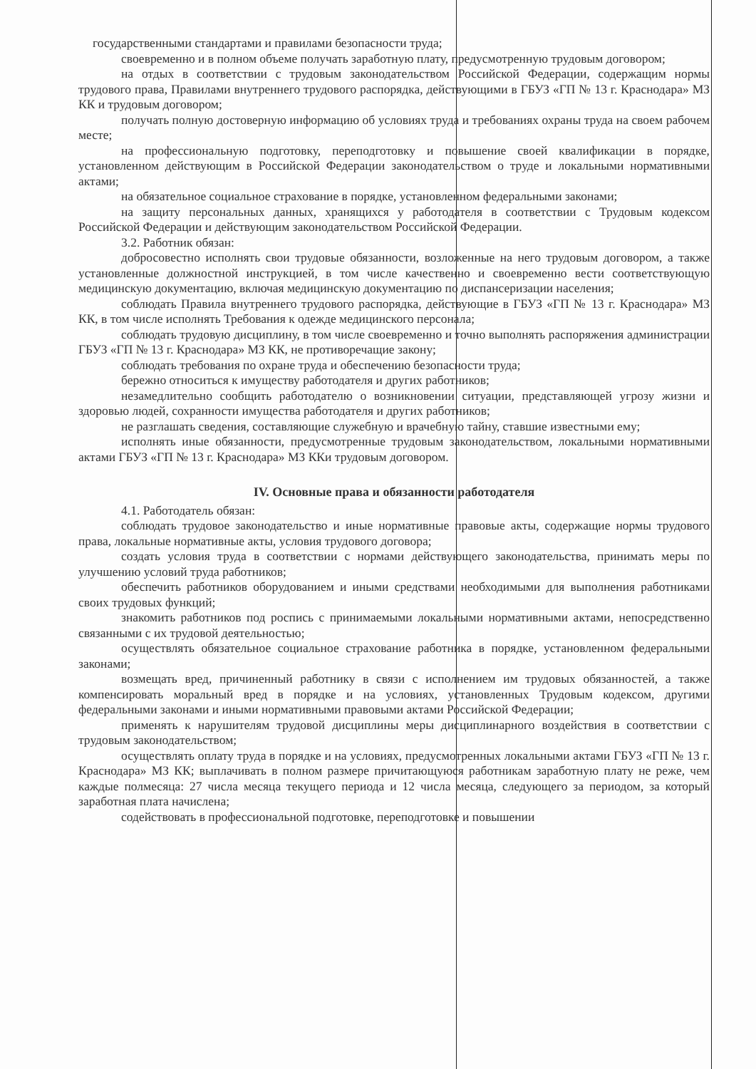государственными стандартами и правилами безопасности труда;
своевременно и в полном объеме получать заработную плату, предусмотренную трудовым договором;
на отдых в соответствии с трудовым законодательством Российской Федерации, содержащим нормы трудового права, Правилами внутреннего трудового распорядка, действующими в ГБУЗ «ГП № 13 г. Краснодара» МЗ КК и трудовым договором;
получать полную достоверную информацию об условиях труда и требованиях охраны труда на своем рабочем месте;
на профессиональную подготовку, переподготовку и повышение своей квалификации в порядке, установленном действующим в Российской Федерации законодательством о труде и локальными нормативными актами;
на обязательное социальное страхование в порядке, установленном федеральными законами;
на защиту персональных данных, хранящихся у работодателя в соответствии с Трудовым кодексом Российской Федерации и действующим законодательством Российской Федерации.
3.2. Работник обязан:
добросовестно исполнять свои трудовые обязанности, возложенные на него трудовым договором, а также установленные должностной инструкцией, в том числе качественно и своевременно вести соответствующую медицинскую документацию, включая медицинскую документацию по диспансеризации населения;
соблюдать Правила внутреннего трудового распорядка, действующие в ГБУЗ «ГП № 13 г. Краснодара» МЗ КК, в том числе исполнять Требования к одежде медицинского персонала;
соблюдать трудовую дисциплину, в том числе своевременно и точно выполнять распоряжения администрации ГБУЗ «ГП № 13 г. Краснодара» МЗ КК, не противоречащие закону;
соблюдать требования по охране труда и обеспечению безопасности труда;
бережно относиться к имуществу работодателя и других работников;
незамедлительно сообщить работодателю о возникновении ситуации, представляющей угрозу жизни и здоровью людей, сохранности имущества работодателя и других работников;
не разглашать сведения, составляющие служебную и врачебную тайну, ставшие известными ему;
исполнять иные обязанности, предусмотренные трудовым законодательством, локальными нормативными актами ГБУЗ «ГП № 13 г. Краснодара» МЗ ККи трудовым договором.
IV. Основные права и обязанности работодателя
4.1. Работодатель обязан:
соблюдать трудовое законодательство и иные нормативные правовые акты, содержащие нормы трудового права, локальные нормативные акты, условия трудового договора;
создать условия труда в соответствии с нормами действующего законодательства, принимать меры по улучшению условий труда работников;
обеспечить работников оборудованием и иными средствами необходимыми для выполнения работниками своих трудовых функций;
знакомить работников под роспись с принимаемыми локальными нормативными актами, непосредственно связанными с их трудовой деятельностью;
осуществлять обязательное социальное страхование работника в порядке, установленном федеральными законами;
возмещать вред, причиненный работнику в связи с исполнением им трудовых обязанностей, а также компенсировать моральный вред в порядке и на условиях, установленных Трудовым кодексом, другими федеральными законами и иными нормативными правовыми актами Российской Федерации;
применять к нарушителям трудовой дисциплины меры дисциплинарного воздействия в соответствии с трудовым законодательством;
осуществлять оплату труда в порядке и на условиях, предусмотренных локальными актами ГБУЗ «ГП № 13 г. Краснодара» МЗ КК; выплачивать в полном размере причитающуюся работникам заработную плату не реже, чем каждые полмесяца: 27 числа месяца текущего периода и 12 числа месяца, следующего за периодом, за который заработная плата начислена;
содействовать в профессиональной подготовке, переподготовке и повышении